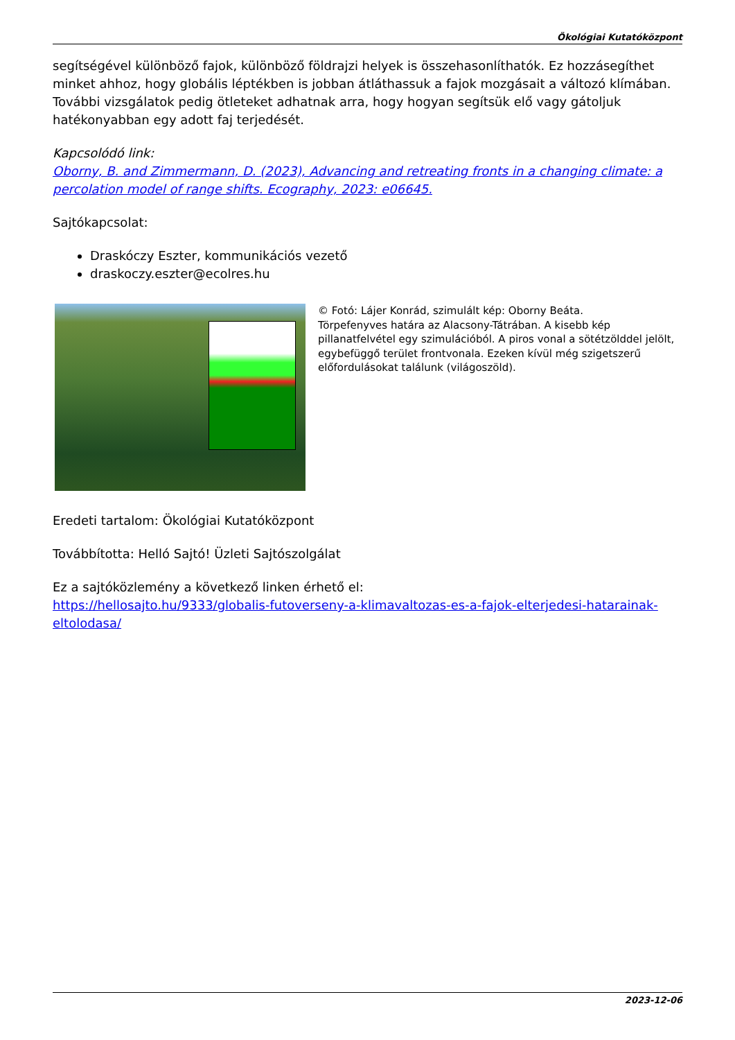Ökológiai Kutatóközpont
segítségével különböző fajok, különböző földrajzi helyek is összehasonlíthatók. Ez hozzásegíthet minket ahhoz, hogy globális léptékben is jobban átláthassuk a fajok mozgásait a változó klímában. További vizsgálatok pedig ötleteket adhatnak arra, hogy hogyan segítsük elő vagy gátoljuk hatékonyabban egy adott faj terjedését.
Kapcsolódó link:
Oborny, B. and Zimmermann, D. (2023), Advancing and retreating fronts in a changing climate: a percolation model of range shifts. Ecography, 2023: e06645.
Sajtókapcsolat:
Draskóczy Eszter, kommunikációs vezető
draskoczy.eszter@ecolres.hu
© Fotó: Lájer Konrád, szimulált kép: Oborny Beáta.
Törpefenyves határa az Alacsony-Tátrában. A kisebb kép pillanatfelvétel egy szimulációból. A piros vonal a sötétzölddel jelölt, egybefüggő terület frontvonala. Ezeken kívül még szigetszerű előfordulásokat találunk (világoszöld).
Eredeti tartalom: Ökológiai Kutatóközpont
Továbbította: Helló Sajtó! Üzleti Sajtószolgálat
Ez a sajtóközlemény a következő linken érhető el:
https://hellosajto.hu/9333/globalis-futoverseny-a-klimavaltozas-es-a-fajok-elterjedesi-hatarainak-eltolodasa/
2023-12-06